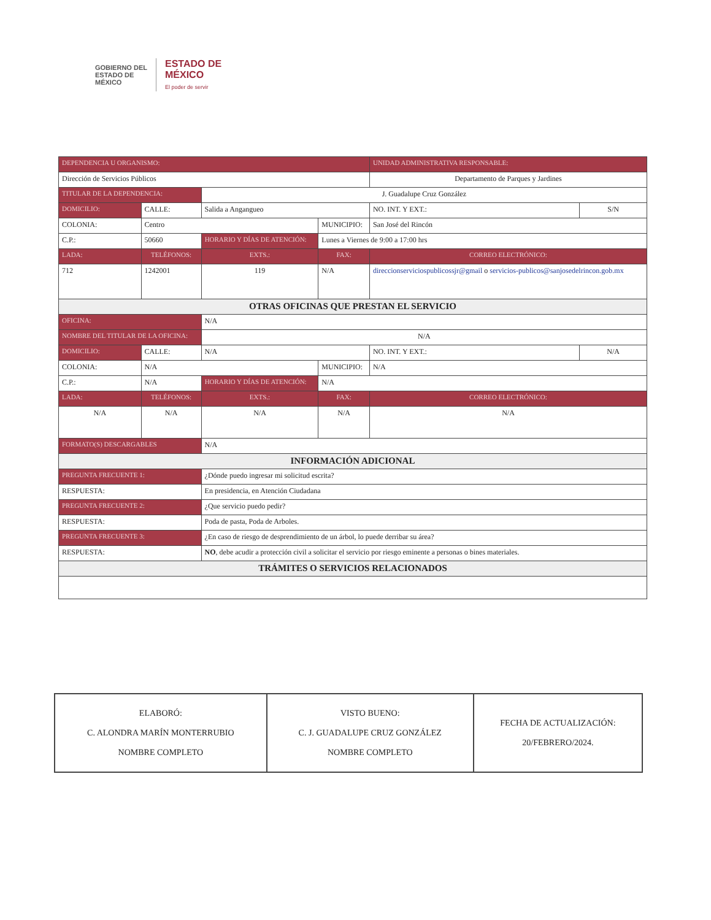GOBIERNO DEL
ESTADO DE
MÉXICO
ESTADO DE
MÉXICO
El poder de servir
| DEPENDENCIA U ORGANISMO: | | | | | | UNIDAD ADMINISTRATIVA RESPONSABLE: | | |
| --- | --- | --- | --- | --- | --- | --- | --- | --- |
| Dirección de Servicios Públicos | | | | | | Departamento de Parques y Jardines | | |
| TITULAR DE LA DEPENDENCIA: | | | J. Guadalupe Cruz González | | | | | |
| DOMICILIO: | CALLE: | Salida a Angangueo | | | | | NO. INT. Y EXT.: | S/N |
| COLONIA: | Centro | | | | MUNICIPIO: | San José del Rincón | | |
| C.P.: | 50660 | | HORARIO Y DÍAS DE ATENCIÓN: | | Lunes a Viernes de 9:00 a 17:00 hrs | | | |
| LADA: | TELÉFONOS: | | | EXTS.: | FAX: | | CORREO ELECTRÓNICO: | |
| 712 | 1242001 | | | 119 | N/A | | direccionserviciospublicossjr@gmail o servicios-publicos@sanjosedelrincon.gob.mx | |
| OTRAS OFICINAS QUE PRESTAN EL SERVICIO | | | | | | | | |
| OFICINA: | | N/A | | | | | | |
| NOMBRE DEL TITULAR DE LA OFICINA: | | | N/A | | | | | |
| DOMICILIO: | CALLE: | N/A | | | | | NO. INT. Y EXT.: | N/A |
| COLONIA: | N/A | | | | MUNICIPIO: | N/A | | |
| C.P.: | N/A | | HORARIO Y DÍAS DE ATENCIÓN: | | N/A | | | |
| LADA: | TELÉFONOS: | | | EXTS.: | FAX: | | CORREO ELECTRÓNICO: | |
| N/A | N/A | | | N/A | N/A | | N/A | |
| FORMATO(S) DESCARGABLES | | N/A | | | | | | |
| INFORMACIÓN ADICIONAL | | | | | | | | |
| PREGUNTA FRECUENTE 1: | | ¿Dónde puedo ingresar mi solicitud escrita? | | | | | | |
| RESPUESTA: | | En presidencia, en Atención Ciudadana | | | | | | |
| PREGUNTA FRECUENTE 2: | | ¿Que servicio puedo pedir? | | | | | | |
| RESPUESTA: | | Poda de pasta, Poda de Arboles. | | | | | | |
| PREGUNTA FRECUENTE 3: | | ¿En caso de riesgo de desprendimiento de un árbol, lo puede derribar su área? | | | | | | |
| RESPUESTA: | | NO , debe acudir a protección civil a solicitar el servicio por riesgo eminente a personas o bines materiales. | | | | | | |
| TRÁMITES O SERVICIOS RELACIONADOS | | | | | | | | |
| ELABORÓ: C. ALONDRA MARÍN MONTERRUBIO NOMBRE COMPLETO | VISTO BUENO: C. J. GUADALUPE CRUZ GONZÁLEZ NOMBRE COMPLETO | FECHA DE ACTUALIZACIÓN: 20/FEBRERO/2024. |